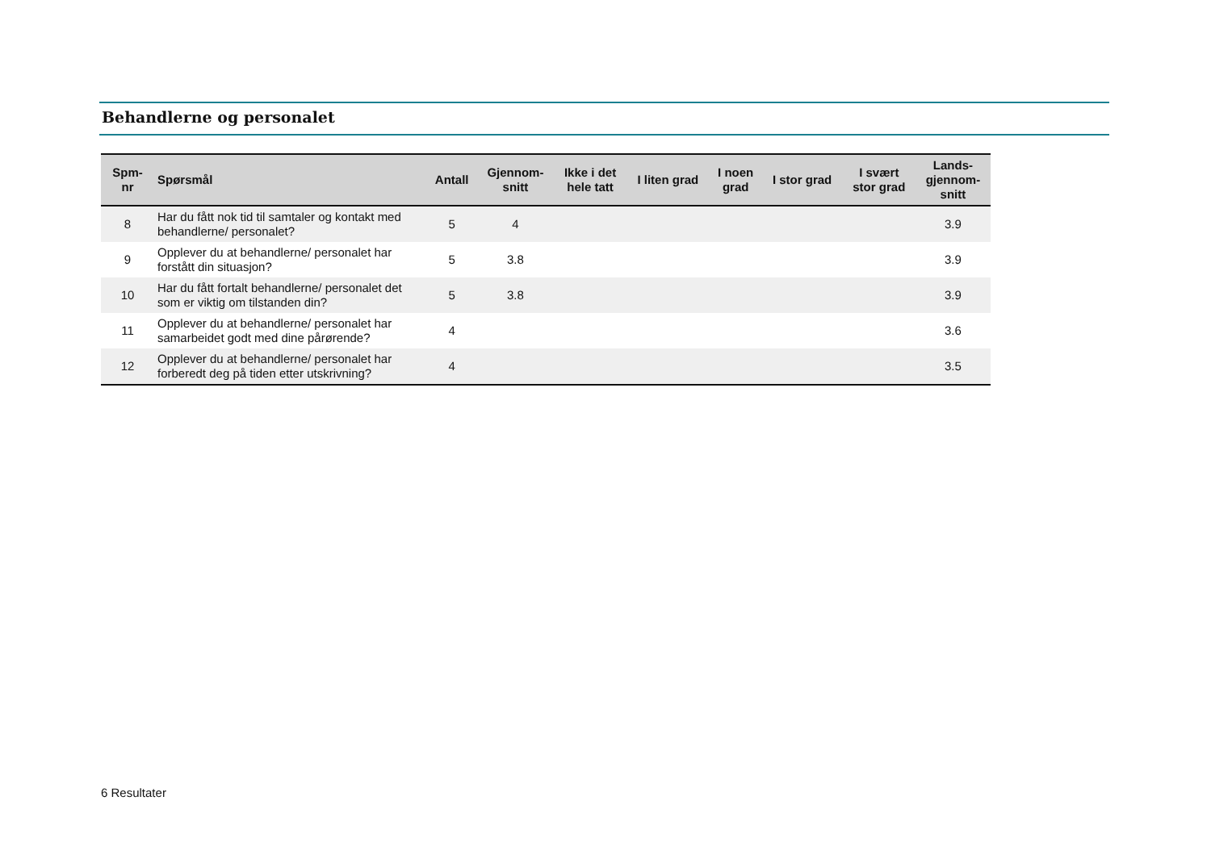Behandlerne og personalet
| Spm- nr | Spørsmål | Antall | Gjennom- snitt | Ikke i det hele tatt | I liten grad | I noen grad | I stor grad | I svært stor grad | Lands- gjennom- snitt |
| --- | --- | --- | --- | --- | --- | --- | --- | --- | --- |
| 8 | Har du fått nok tid til samtaler og kontakt med behandlerne/ personalet? | 5 | 4 | | | | | | 3.9 |
| 9 | Opplever du at behandlerne/ personalet har forstått din situasjon? | 5 | 3.8 | | | | | | 3.9 |
| 10 | Har du fått fortalt behandlerne/ personalet det som er viktig om tilstanden din? | 5 | 3.8 | | | | | | 3.9 |
| 11 | Opplever du at behandlerne/ personalet har samarbeidet godt med dine pårørende? | 4 | | | | | | | 3.6 |
| 12 | Opplever du at behandlerne/ personalet har forberedt deg på tiden etter utskrivning? | 4 | | | | | | | 3.5 |
6 Resultater